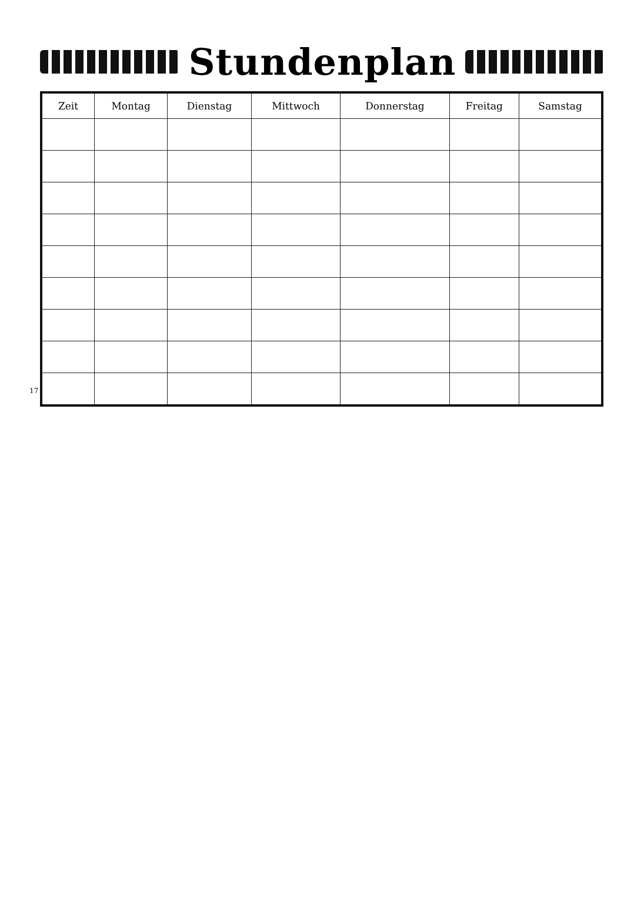Stundenplan
17
| Zeit | Montag | Dienstag | Mittwoch | Donnerstag | Freitag | Samstag |
| --- | --- | --- | --- | --- | --- | --- |